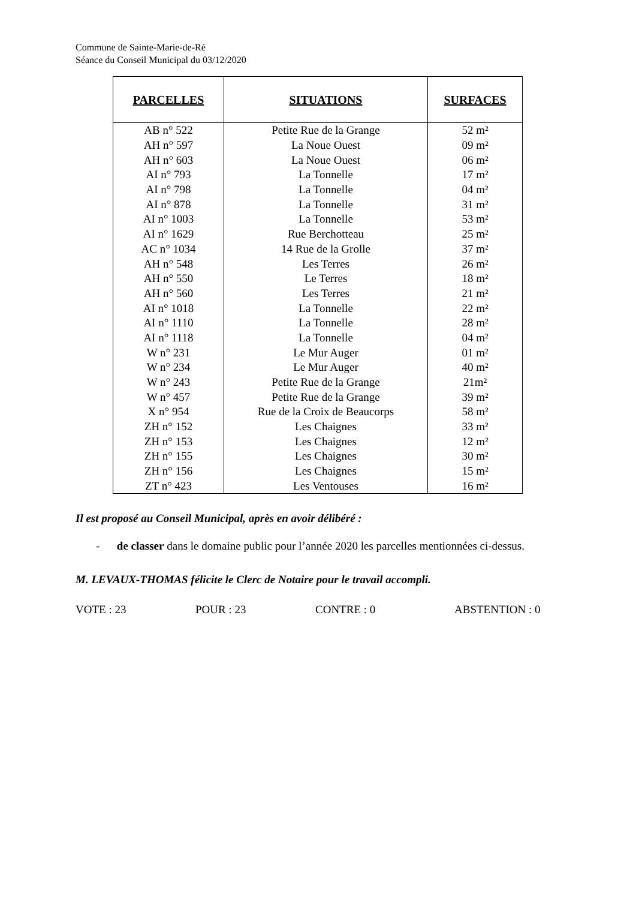Commune de Sainte-Marie-de-Ré
Séance du Conseil Municipal du 03/12/2020
| PARCELLES | SITUATIONS | SURFACES |
| --- | --- | --- |
| AB n° 522 | Petite Rue de la Grange | 52 m² |
| AH n° 597 | La Noue Ouest | 09 m² |
| AH n° 603 | La Noue Ouest | 06 m² |
| AI n° 793 | La Tonnelle | 17 m² |
| AI n° 798 | La Tonnelle | 04 m² |
| AI n° 878 | La Tonnelle | 31 m² |
| AI n° 1003 | La Tonnelle | 53 m² |
| AI n° 1629 | Rue Berchotteau | 25 m² |
| AC n° 1034 | 14 Rue de la Grolle | 37 m² |
| AH n° 548 | Les Terres | 26 m² |
| AH n° 550 | Le Terres | 18 m² |
| AH n° 560 | Les Terres | 21 m² |
| AI n° 1018 | La Tonnelle | 22 m² |
| AI n° 1110 | La Tonnelle | 28 m² |
| AI n° 1118 | La Tonnelle | 04 m² |
| W n° 231 | Le Mur Auger | 01 m² |
| W n° 234 | Le Mur Auger | 40 m² |
| W n° 243 | Petite Rue de la Grange | 21m² |
| W n° 457 | Petite Rue de la Grange | 39 m² |
| X n° 954 | Rue de la Croix de Beaucorps | 58 m² |
| ZH n° 152 | Les Chaignes | 33 m² |
| ZH n° 153 | Les Chaignes | 12 m² |
| ZH n° 155 | Les Chaignes | 30 m² |
| ZH n° 156 | Les Chaignes | 15 m² |
| ZT n° 423 | Les Ventouses | 16 m² |
Il est proposé au Conseil Municipal, après en avoir délibéré :
- de classer dans le domaine public pour l’année 2020 les parcelles mentionnées ci-dessus.
M. LEVAUX-THOMAS félicite le Clerc de Notaire pour le travail accompli.
VOTE : 23 POUR : 23 CONTRE : 0 ABSTENTION : 0